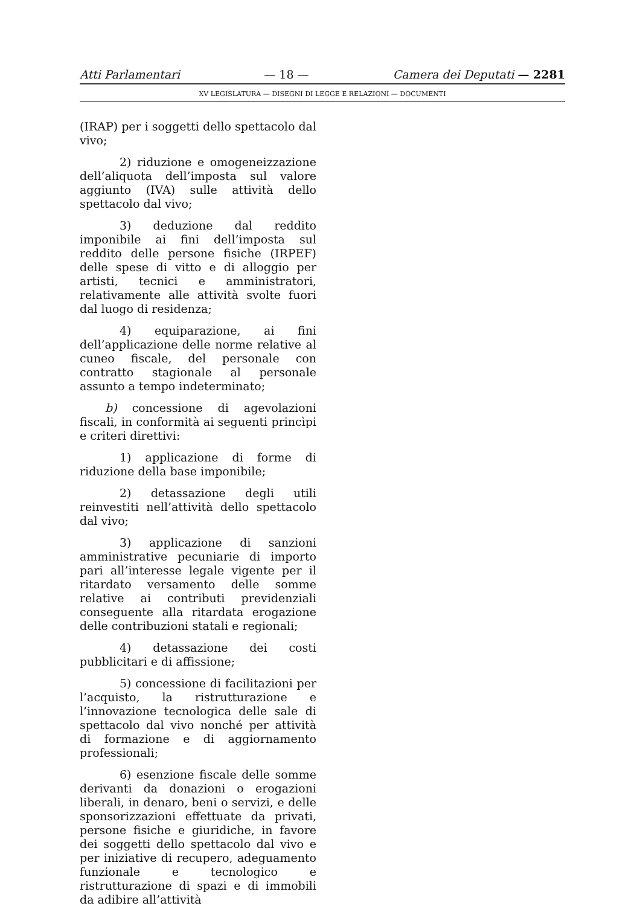Atti Parlamentari — 18 — Camera dei Deputati — 2281
XV LEGISLATURA — DISEGNI DI LEGGE E RELAZIONI — DOCUMENTI
(IRAP) per i soggetti dello spettacolo dal vivo;
2) riduzione e omogeneizzazione dell’aliquota dell’imposta sul valore aggiunto (IVA) sulle attività dello spettacolo dal vivo;
3) deduzione dal reddito imponibile ai fini dell’imposta sul reddito delle persone fisiche (IRPEF) delle spese di vitto e di alloggio per artisti, tecnici e amministratori, relativamente alle attività svolte fuori dal luogo di residenza;
4) equiparazione, ai fini dell’applicazione delle norme relative al cuneo fiscale, del personale con contratto stagionale al personale assunto a tempo indeterminato;
b) concessione di agevolazioni fiscali, in conformità ai seguenti princìpi e criteri direttivi:
1) applicazione di forme di riduzione della base imponibile;
2) detassazione degli utili reinvestiti nell’attività dello spettacolo dal vivo;
3) applicazione di sanzioni amministrative pecuniarie di importo pari all’interesse legale vigente per il ritardato versamento delle somme relative ai contributi previdenziali conseguente alla ritardata erogazione delle contribuzioni statali e regionali;
4) detassazione dei costi pubblicitari e di affissione;
5) concessione di facilitazioni per l’acquisto, la ristrutturazione e l’innovazione tecnologica delle sale di spettacolo dal vivo nonché per attività di formazione e di aggiornamento professionali;
6) esenzione fiscale delle somme derivanti da donazioni o erogazioni liberali, in denaro, beni o servizi, e delle sponsorizzazioni effettuate da privati, persone fisiche e giuridiche, in favore dei soggetti dello spettacolo dal vivo e per iniziative di recupero, adeguamento funzionale e tecnologico e ristrutturazione di spazi e di immobili da adibire all’attività